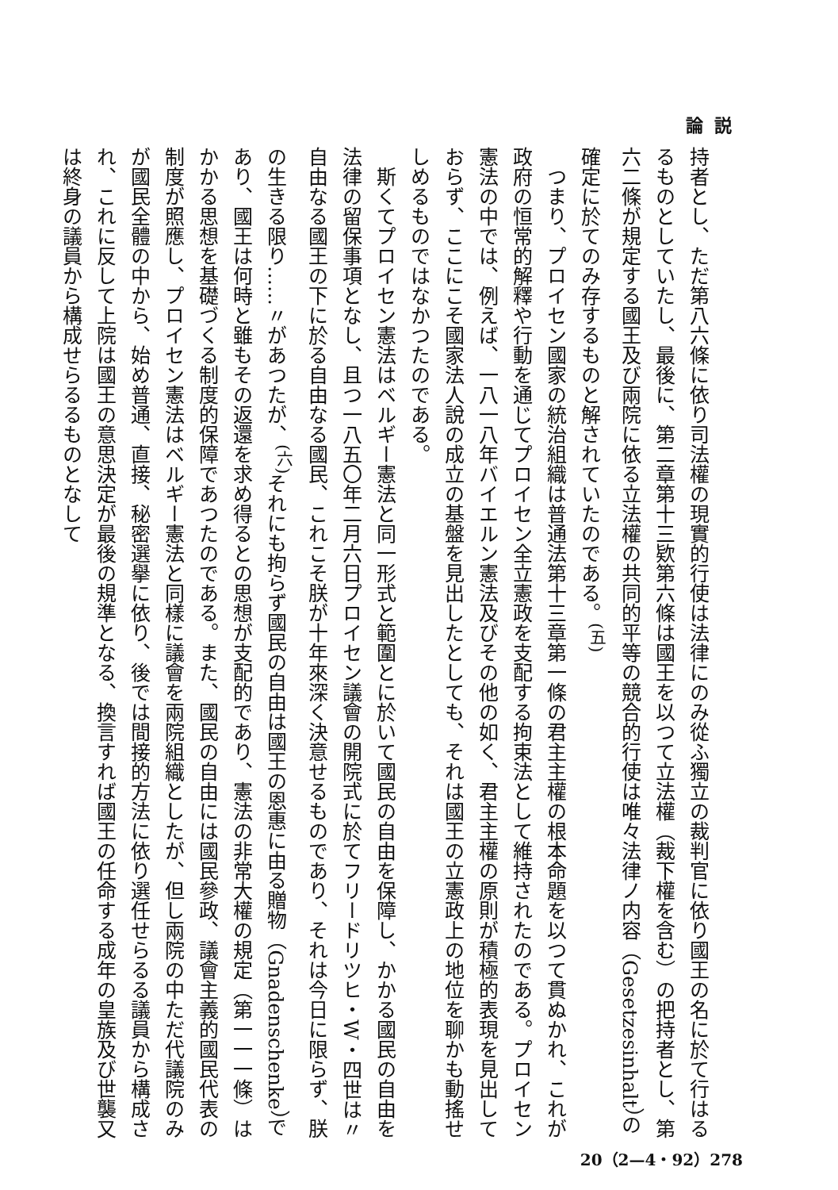論説
持者とし、ただ第八六條に依り司法權の現實的行使は法律にのみ從ふ獨立の裁判官に依り國王の名に於て行はるるものとしていたし、最後に、第二章第十三欵第六條は國王を以つて立法權（裁下權を含む）の把持者とし、第六二條が規定する國王及び兩院に依る立法權の共同的平等の競合的行使は唯々法律ノ内容（Gesetzesinhalt）の確定に於てのみ存するものと解されていたのである。<sup>(五)</sup>
　つまり、プロイセン國家の統治組織は普通法第十三章第一條の君主主權の根本命題を以つて貫ぬかれ、これが政府の恒常的解釋や行動を通じてプロイセン全立憲政を支配する拘束法として維持されたのである。プロイセン憲法の中では、例えば、一八一八年バイエルン憲法及びその他の如く、君主主權の原則が積極的表現を見出しておらず、ここにこそ國家法人說の成立の基盤を見出したとしても、それは國王の立憲政上の地位を聊かも動搖せしめるものではなかつたのである。
　斯くてプロイセン憲法はベルギー憲法と同一形式と範圍とに於いて國民の自由を保障し、かかる國民の自由を法律の留保事項となし、且つ一八五〇年二月六日プロイセン議會の開院式に於てフリードリツヒ・W・四世は〃自由なる國王の下に於る自由なる國民、これこそ朕が十年來深く決意せるものであり、それは今日に限らず、朕の生きる限り……〃があつたが、<sup>(六)</sup>それにも拘らず國民の自由は國王の恩惠に由る贈物（Gnadenschenke）であり、國王は何時と雖もその返還を求め得るとの思想が支配的であり、憲法の非常大權の規定（第一一一條）はかかる思想を基礎づくる制度的保障であつたのである。また、國民の自由には國民參政、議會主義的國民代表の制度が照應し、プロイセン憲法はベルギー憲法と同樣に議會を兩院組織としたが、但し兩院の中ただ代議院のみが國民全體の中から、始め普通、直接、秘密選擧に依り、後では間接的方法に依り選任せらるる議員から構成され、これに反して上院は國王の意思決定が最後の規準となる、換言すれば國王の任命する成年の皇族及び世襲又は終身の議員から構成せらるるものとなして
20（2—4・92）278